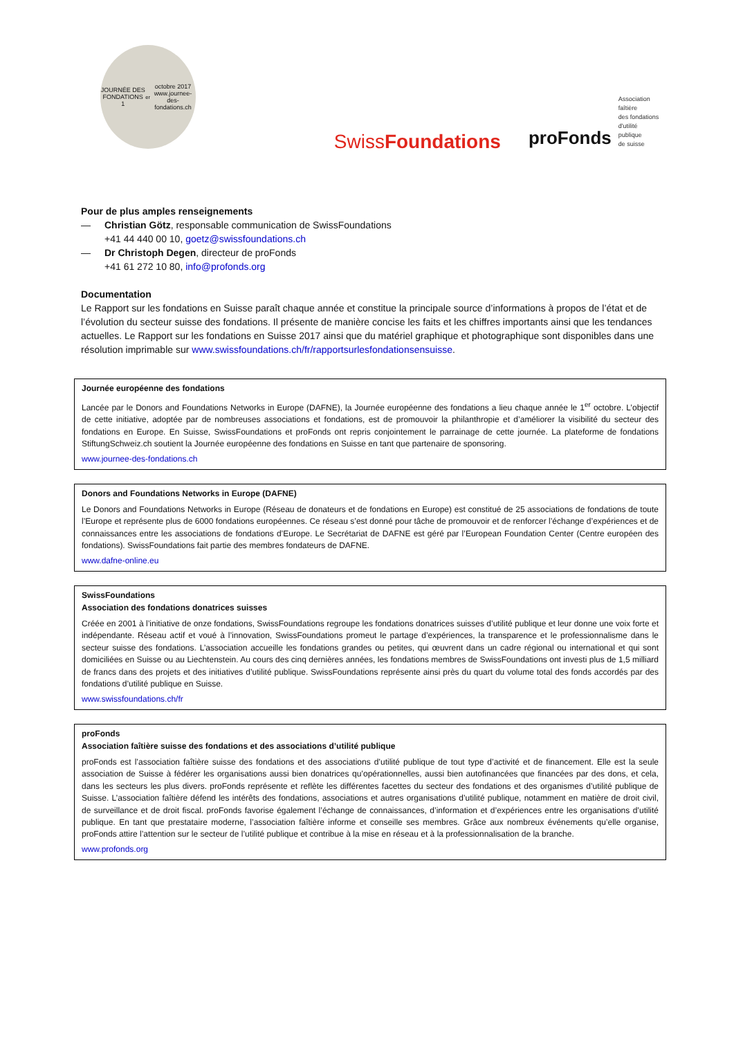JOURNÉE DES FONDATIONS
1<sup>er</sup> octobre 2017
www.journee-des-fondations.ch
SwissFoundations
proFonds Association faîtière
des fondations
d'utilité publique
de suisse
Pour de plus amples renseignements
— Christian Götz, responsable communication de SwissFoundations
+41 44 440 00 10, goetz@swissfoundations.ch
— Dr Christoph Degen, directeur de proFonds
+41 61 272 10 80, info@profonds.org
Documentation
Le Rapport sur les fondations en Suisse paraît chaque année et constitue la principale source d’informations à propos de l’état et de l’évolution du secteur suisse des fondations. Il présente de manière concise les faits et les chiffres importants ainsi que les tendances actuelles. Le Rapport sur les fondations en Suisse 2017 ainsi que du matériel graphique et photographique sont disponibles dans une résolution imprimable sur www.swissfoundations.ch/fr/rapportsurlesfondationsensuisse.
Journée européenne des fondations
Lancée par le Donors and Foundations Networks in Europe (DAFNE), la Journée européenne des fondations a lieu chaque année le 1<sup>er</sup> octobre. L’objectif de cette initiative, adoptée par de nombreuses associations et fondations, est de promouvoir la philanthropie et d’améliorer la visibilité du secteur des fondations en Europe. En Suisse, SwissFoundations et proFonds ont repris conjointement le parrainage de cette journée. La plateforme de fondations StiftungSchweiz.ch soutient la Journée européenne des fondations en Suisse en tant que partenaire de sponsoring.
www.journee-des-fondations.ch
Donors and Foundations Networks in Europe (DAFNE)
Le Donors and Foundations Networks in Europe (Réseau de donateurs et de fondations en Europe) est constitué de 25 associations de fondations de toute l’Europe et représente plus de 6000 fondations européennes. Ce réseau s’est donné pour tâche de promouvoir et de renforcer l’échange d’expériences et de connaissances entre les associations de fondations d’Europe. Le Secrétariat de DAFNE est géré par l’European Foundation Center (Centre européen des fondations). SwissFoundations fait partie des membres fondateurs de DAFNE.
www.dafne-online.eu
SwissFoundations
Association des fondations donatrices suisses
Créée en 2001 à l’initiative de onze fondations, SwissFoundations regroupe les fondations donatrices suisses d’utilité publique et leur donne une voix forte et indépendante. Réseau actif et voué à l’innovation, SwissFoundations promeut le partage d’expériences, la transparence et le professionnalisme dans le secteur suisse des fondations. L’association accueille les fondations grandes ou petites, qui œuvrent dans un cadre régional ou international et qui sont domiciliées en Suisse ou au Liechtenstein. Au cours des cinq dernières années, les fondations membres de SwissFoundations ont investi plus de 1,5 milliard de francs dans des projets et des initiatives d’utilité publique. SwissFoundations représente ainsi près du quart du volume total des fonds accordés par des fondations d’utilité publique en Suisse.
www.swissfoundations.ch/fr
proFonds
Association faîtière suisse des fondations et des associations d’utilité publique
proFonds est l’association faîtière suisse des fondations et des associations d’utilité publique de tout type d’activité et de financement. Elle est la seule association de Suisse à fédérer les organisations aussi bien donatrices qu’opérationnelles, aussi bien autofinancées que financées par des dons, et cela, dans les secteurs les plus divers. proFonds représente et reflète les différentes facettes du secteur des fondations et des organismes d’utilité publique de Suisse. L’association faîtière défend les intérêts des fondations, associations et autres organisations d’utilité publique, notamment en matière de droit civil, de surveillance et de droit fiscal. proFonds favorise également l’échange de connaissances, d’information et d’expériences entre les organisations d’utilité publique. En tant que prestataire moderne, l’association faîtière informe et conseille ses membres. Grâce aux nombreux événements qu’elle organise, proFonds attire l’attention sur le secteur de l’utilité publique et contribue à la mise en réseau et à la professionnalisation de la branche.
www.profonds.org